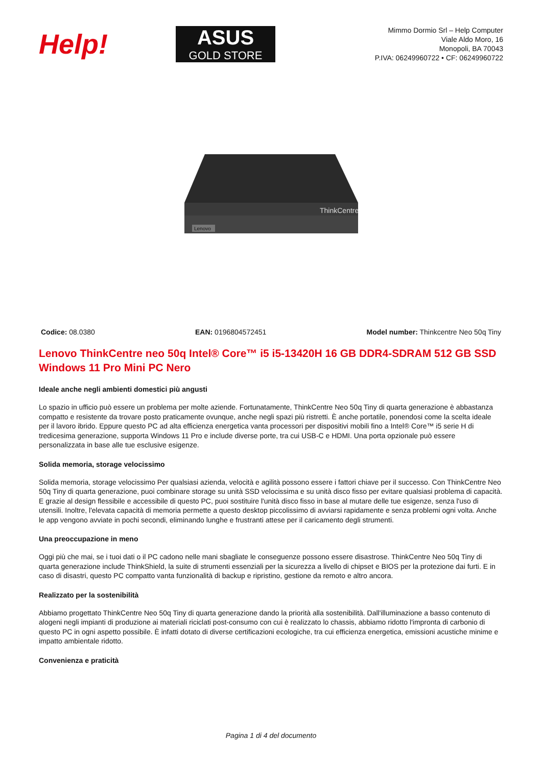Help!
ASUS
GOLD STORE
Mimmo Dormio Srl – Help Computer
Viale Aldo Moro, 16
Monopoli, BA 70043
P.IVA: 06249960722 • CF: 06249960722
ThinkCentre
Lenovo
Codice: 08.0380 EAN: 0196804572451 Model number: Thinkcentre Neo 50q Tiny
Lenovo ThinkCentre neo 50q Intel® Core™ i5 i5-13420H 16 GB DDR4-SDRAM 512 GB SSD Windows 11 Pro Mini PC Nero
Ideale anche negli ambienti domestici più angusti
Lo spazio in ufficio può essere un problema per molte aziende. Fortunatamente, ThinkCentre Neo 50q Tiny di quarta generazione è abbastanza compatto e resistente da trovare posto praticamente ovunque, anche negli spazi più ristretti. È anche portatile, ponendosi come la scelta ideale per il lavoro ibrido. Eppure questo PC ad alta efficienza energetica vanta processori per dispositivi mobili fino a Intel® Core™ i5 serie H di tredicesima generazione, supporta Windows 11 Pro e include diverse porte, tra cui USB-C e HDMI. Una porta opzionale può essere personalizzata in base alle tue esclusive esigenze.
Solida memoria, storage velocissimo
Solida memoria, storage velocissimo Per qualsiasi azienda, velocità e agilità possono essere i fattori chiave per il successo. Con ThinkCentre Neo 50q Tiny di quarta generazione, puoi combinare storage su unità SSD velocissima e su unità disco fisso per evitare qualsiasi problema di capacità. E grazie al design flessibile e accessibile di questo PC, puoi sostituire l'unità disco fisso in base al mutare delle tue esigenze, senza l'uso di utensili. Inoltre, l'elevata capacità di memoria permette a questo desktop piccolissimo di avviarsi rapidamente e senza problemi ogni volta. Anche le app vengono avviate in pochi secondi, eliminando lunghe e frustranti attese per il caricamento degli strumenti.
Una preoccupazione in meno
Oggi più che mai, se i tuoi dati o il PC cadono nelle mani sbagliate le conseguenze possono essere disastrose. ThinkCentre Neo 50q Tiny di quarta generazione include ThinkShield, la suite di strumenti essenziali per la sicurezza a livello di chipset e BIOS per la protezione dai furti. E in caso di disastri, questo PC compatto vanta funzionalità di backup e ripristino, gestione da remoto e altro ancora.
Realizzato per la sostenibilità
Abbiamo progettato ThinkCentre Neo 50q Tiny di quarta generazione dando la priorità alla sostenibilità. Dall'illuminazione a basso contenuto di alogeni negli impianti di produzione ai materiali riciclati post-consumo con cui è realizzato lo chassis, abbiamo ridotto l'impronta di carbonio di questo PC in ogni aspetto possibile. È infatti dotato di diverse certificazioni ecologiche, tra cui efficienza energetica, emissioni acustiche minime e impatto ambientale ridotto.
Convenienza e praticità
Pagina 1 di 4 del documento